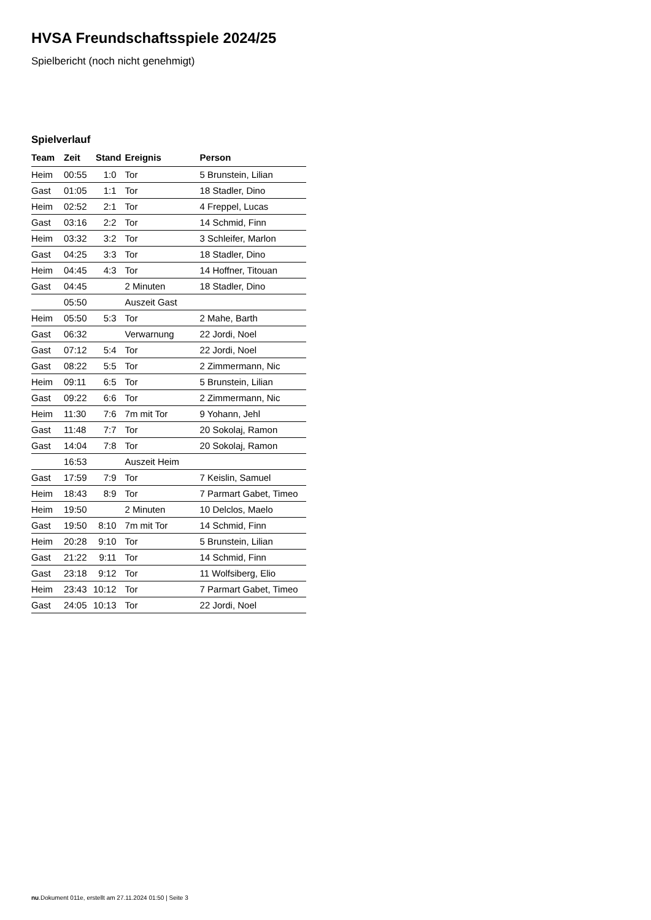HVSA Freundschaftsspiele 2024/25
Spielbericht (noch nicht genehmigt)
Spielverlauf
| Team | Zeit | Stand | Ereignis | Person |
| --- | --- | --- | --- | --- |
| Heim | 00:55 | 1:0 | Tor | 5 Brunstein, Lilian |
| Gast | 01:05 | 1:1 | Tor | 18 Stadler, Dino |
| Heim | 02:52 | 2:1 | Tor | 4 Freppel, Lucas |
| Gast | 03:16 | 2:2 | Tor | 14 Schmid, Finn |
| Heim | 03:32 | 3:2 | Tor | 3 Schleifer, Marlon |
| Gast | 04:25 | 3:3 | Tor | 18 Stadler, Dino |
| Heim | 04:45 | 4:3 | Tor | 14 Hoffner, Titouan |
| Gast | 04:45 | | 2 Minuten | 18 Stadler, Dino |
| | 05:50 | | Auszeit Gast | |
| Heim | 05:50 | 5:3 | Tor | 2 Mahe, Barth |
| Gast | 06:32 | | Verwarnung | 22 Jordi, Noel |
| Gast | 07:12 | 5:4 | Tor | 22 Jordi, Noel |
| Gast | 08:22 | 5:5 | Tor | 2 Zimmermann, Nic |
| Heim | 09:11 | 6:5 | Tor | 5 Brunstein, Lilian |
| Gast | 09:22 | 6:6 | Tor | 2 Zimmermann, Nic |
| Heim | 11:30 | 7:6 | 7m mit Tor | 9 Yohann, Jehl |
| Gast | 11:48 | 7:7 | Tor | 20 Sokolaj, Ramon |
| Gast | 14:04 | 7:8 | Tor | 20 Sokolaj, Ramon |
| | 16:53 | | Auszeit Heim | |
| Gast | 17:59 | 7:9 | Tor | 7 Keislin, Samuel |
| Heim | 18:43 | 8:9 | Tor | 7 Parmart Gabet, Timeo |
| Heim | 19:50 | | 2 Minuten | 10 Delclos, Maelo |
| Gast | 19:50 | 8:10 | 7m mit Tor | 14 Schmid, Finn |
| Heim | 20:28 | 9:10 | Tor | 5 Brunstein, Lilian |
| Gast | 21:22 | 9:11 | Tor | 14 Schmid, Finn |
| Gast | 23:18 | 9:12 | Tor | 11 Wolfsiberg, Elio |
| Heim | 23:43 | 10:12 | Tor | 7 Parmart Gabet, Timeo |
| Gast | 24:05 | 10:13 | Tor | 22 Jordi, Noel |
nu.Dokument 011e, erstellt am 27.11.2024 01:50 | Seite 3